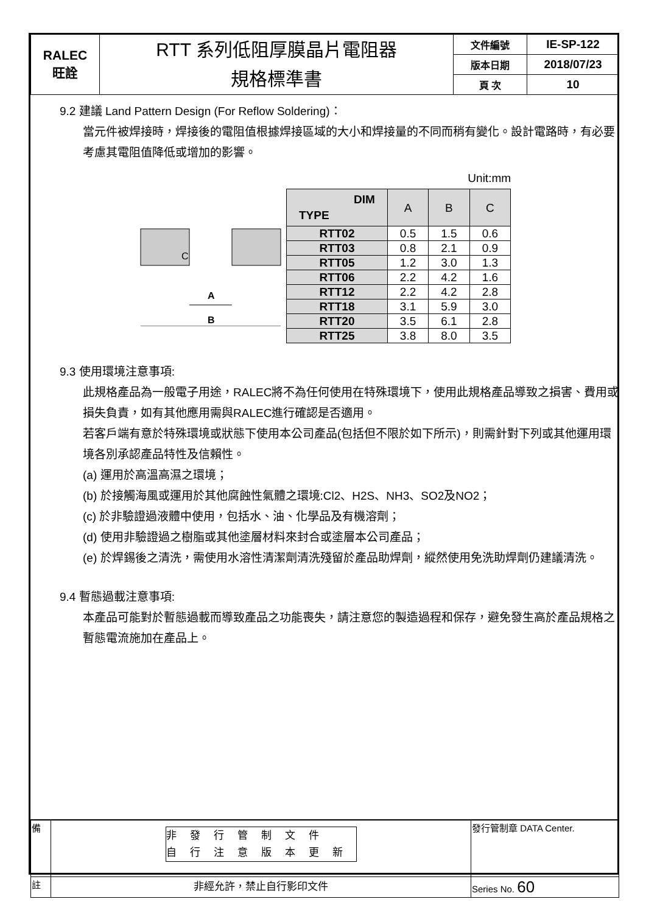| RALEC 旺詮 | RTT 系列低阻厚膜晶片電阻器 規格標準書 | 文件編號 | IE-SP-122 |
| | | 版本日期 | 2018/07/23 |
| | | 頁 次 | 10 |
9.2 建議 Land Pattern Design (For Reflow Soldering)：
當元件被焊接時，焊接後的電阻值根據焊接區域的大小和焊接量的不同而稍有變化。設計電路時，有必要考慮其電阻值降低或增加的影響。
C
A
B
Unit:mm
| DIM TYPE | A | B | C |
| --- | --- | --- | --- |
| RTT02 | 0.5 | 1.5 | 0.6 |
| RTT03 | 0.8 | 2.1 | 0.9 |
| RTT05 | 1.2 | 3.0 | 1.3 |
| RTT06 | 2.2 | 4.2 | 1.6 |
| RTT12 | 2.2 | 4.2 | 2.8 |
| RTT18 | 3.1 | 5.9 | 3.0 |
| RTT20 | 3.5 | 6.1 | 2.8 |
| RTT25 | 3.8 | 8.0 | 3.5 |
9.3 使用環境注意事項:
此規格產品為一般電子用途，RALEC將不為任何使用在特殊環境下，使用此規格產品導致之損害、費用或損失負責，如有其他應用需與RALEC進行確認是否適用。
若客戶端有意於特殊環境或狀態下使用本公司產品(包括但不限於如下所示)，則需針對下列或其他運用環境各別承認產品特性及信賴性。
(a) 運用於高溫高濕之環境；
(b) 於接觸海風或運用於其他腐蝕性氣體之環境:Cl2、H2S、NH3、SO2及NO2；
(c) 於非驗證過液體中使用，包括水、油、化學品及有機溶劑；
(d) 使用非驗證過之樹脂或其他塗層材料來封合或塗層本公司產品；
(e) 於焊錫後之清洗，需使用水溶性清潔劑清洗殘留於產品助焊劑，縱然使用免洗助焊劑仍建議清洗。
9.4 暫態過載注意事項:
本產品可能對於暫態過載而導致產品之功能喪失，請注意您的製造過程和保存，避免發生高於產品規格之暫態電流施加在產品上。
| 備 | 非發行管制文件 自行注意版本更新 | 發行管制章 DATA Center. |
| 註 | 非經允許，禁止自行影印文件 | Series No. 60 |